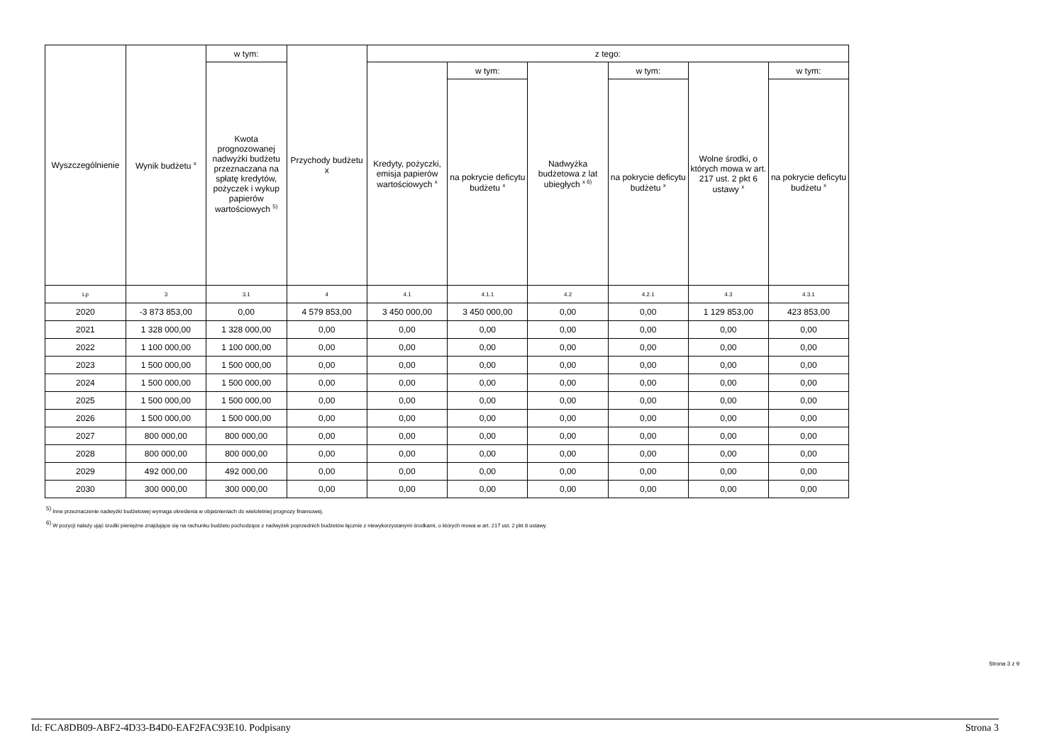| Wyszczególnienie | Wynik budżetu <sup>x</sup> | w tym: | Przychody budżetu x | z tego: | | | | | |
| --- | --- | --- | --- | --- | --- | --- | --- | --- | --- |
| | | Kwota prognozowanej nadwyżki budżetu przeznaczana na spłatę kredytów, pożyczek i wykup papierów wartościowych <sup>5)</sup> | | Kredyty, pożyczki, emisja papierów wartościowych <sup>x</sup> | w tym: | Nadwyżka budżetowa z lat ubiegłych <sup>x 6)</sup> | w tym: | Wolne środki, o których mowa w art. 217 ust. 2 pkt 6 ustawy <sup>x</sup> | w tym: |
| | | | | | na pokrycie deficytu budżetu <sup>x</sup> | | na pokrycie deficytu budżetu <sup>x</sup> | | na pokrycie deficytu budżetu <sup>x</sup> |
| Lp | 3 | 3.1 | 4 | 4.1 | 4.1.1 | 4.2 | 4.2.1 | 4.3 | 4.3.1 |
| 2020 | -3 873 853,00 | 0,00 | 4 579 853,00 | 3 450 000,00 | 3 450 000,00 | 0,00 | 0,00 | 1 129 853,00 | 423 853,00 |
| 2021 | 1 328 000,00 | 1 328 000,00 | 0,00 | 0,00 | 0,00 | 0,00 | 0,00 | 0,00 | 0,00 |
| 2022 | 1 100 000,00 | 1 100 000,00 | 0,00 | 0,00 | 0,00 | 0,00 | 0,00 | 0,00 | 0,00 |
| 2023 | 1 500 000,00 | 1 500 000,00 | 0,00 | 0,00 | 0,00 | 0,00 | 0,00 | 0,00 | 0,00 |
| 2024 | 1 500 000,00 | 1 500 000,00 | 0,00 | 0,00 | 0,00 | 0,00 | 0,00 | 0,00 | 0,00 |
| 2025 | 1 500 000,00 | 1 500 000,00 | 0,00 | 0,00 | 0,00 | 0,00 | 0,00 | 0,00 | 0,00 |
| 2026 | 1 500 000,00 | 1 500 000,00 | 0,00 | 0,00 | 0,00 | 0,00 | 0,00 | 0,00 | 0,00 |
| 2027 | 800 000,00 | 800 000,00 | 0,00 | 0,00 | 0,00 | 0,00 | 0,00 | 0,00 | 0,00 |
| 2028 | 800 000,00 | 800 000,00 | 0,00 | 0,00 | 0,00 | 0,00 | 0,00 | 0,00 | 0,00 |
| 2029 | 492 000,00 | 492 000,00 | 0,00 | 0,00 | 0,00 | 0,00 | 0,00 | 0,00 | 0,00 |
| 2030 | 300 000,00 | 300 000,00 | 0,00 | 0,00 | 0,00 | 0,00 | 0,00 | 0,00 | 0,00 |
<sup>5)</sup> Inne przeznaczenie nadwyżki budżetowej wymaga określenia w objaśnieniach do wieloletniej prognozy finansowej.
<sup>6)</sup> W pozycji należy ująć środki pieniężne znajdujące się na rachunku budżetu pochodzące z nadwyżek poprzednich budżetów łącznie z niewykorzystanymi środkami, o których mowa w art. 217 ust. 2 pkt 8 ustawy.
Strona 3 z 9
Id: FCA8DB09-ABF2-4D33-B4D0-EAF2FAC93E10. Podpisany Strona 3